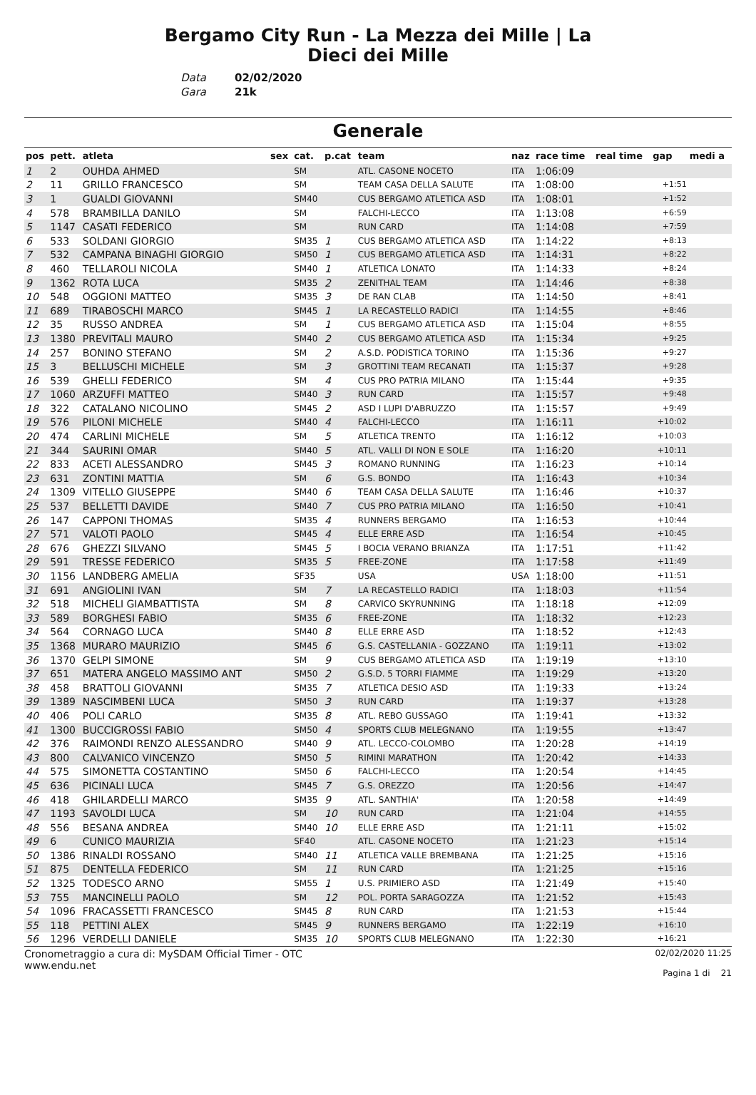Bergamo City Run - La Mezza dei Mille | La
Dieci dei Mille
Data 02/02/2020 Gara 21k
Generale
| pos | pett. | atleta | sex | cat. | p.cat | team | naz | race time | real time | gap | medi a |
| --- | --- | --- | --- | --- | --- | --- | --- | --- | --- | --- | --- |
| 1 | 2 | OUHDA AHMED | | SM | | ATL. CASONE NOCETO | ITA | 1:06:09 | | | |
| 2 | 11 | GRILLO FRANCESCO | | SM | | TEAM CASA DELLA SALUTE | ITA | 1:08:00 | | +1:51 | |
| 3 | 1 | GUALDI GIOVANNI | | SM40 | | CUS BERGAMO ATLETICA ASD | ITA | 1:08:01 | | +1:52 | |
| 4 | 578 | BRAMBILLA DANILO | | SM | | FALCHI-LECCO | ITA | 1:13:08 | | +6:59 | |
| 5 | 1147 | CASATI FEDERICO | | SM | | RUN CARD | ITA | 1:14:08 | | +7:59 | |
| 6 | 533 | SOLDANI GIORGIO | | SM35 | 1 | CUS BERGAMO ATLETICA ASD | ITA | 1:14:22 | | +8:13 | |
| 7 | 532 | CAMPANA BINAGHI GIORGIO | | SM50 | 1 | CUS BERGAMO ATLETICA ASD | ITA | 1:14:31 | | +8:22 | |
| 8 | 460 | TELLAROLI NICOLA | | SM40 | 1 | ATLETICA LONATO | ITA | 1:14:33 | | +8:24 | |
| 9 | 1362 | ROTA LUCA | | SM35 | 2 | ZENITHAL TEAM | ITA | 1:14:46 | | +8:38 | |
| 10 | 548 | OGGIONI MATTEO | | SM35 | 3 | DE RAN CLAB | ITA | 1:14:50 | | +8:41 | |
| 11 | 689 | TIRABOSCHI MARCO | | SM45 | 1 | LA RECASTELLO RADICI | ITA | 1:14:55 | | +8:46 | |
| 12 | 35 | RUSSO ANDREA | | SM | 1 | CUS BERGAMO ATLETICA ASD | ITA | 1:15:04 | | +8:55 | |
| 13 | 1380 | PREVITALI MAURO | | SM40 | 2 | CUS BERGAMO ATLETICA ASD | ITA | 1:15:34 | | +9:25 | |
| 14 | 257 | BONINO STEFANO | | SM | 2 | A.S.D. PODISTICA TORINO | ITA | 1:15:36 | | +9:27 | |
| 15 | 3 | BELLUSCHI MICHELE | | SM | 3 | GROTTINI TEAM RECANATI | ITA | 1:15:37 | | +9:28 | |
| 16 | 539 | GHELLI FEDERICO | | SM | 4 | CUS PRO PATRIA MILANO | ITA | 1:15:44 | | +9:35 | |
| 17 | 1060 | ARZUFFI MATTEO | | SM40 | 3 | RUN CARD | ITA | 1:15:57 | | +9:48 | |
| 18 | 322 | CATALANO NICOLINO | | SM45 | 2 | ASD I LUPI D'ABRUZZO | ITA | 1:15:57 | | +9:49 | |
| 19 | 576 | PILONI MICHELE | | SM40 | 4 | FALCHI-LECCO | ITA | 1:16:11 | | +10:02 | |
| 20 | 474 | CARLINI MICHELE | | SM | 5 | ATLETICA TRENTO | ITA | 1:16:12 | | +10:03 | |
| 21 | 344 | SAURINI OMAR | | SM40 | 5 | ATL. VALLI DI NON E SOLE | ITA | 1:16:20 | | +10:11 | |
| 22 | 833 | ACETI ALESSANDRO | | SM45 | 3 | ROMANO RUNNING | ITA | 1:16:23 | | +10:14 | |
| 23 | 631 | ZONTINI MATTIA | | SM | 6 | G.S. BONDO | ITA | 1:16:43 | | +10:34 | |
| 24 | 1309 | VITELLO GIUSEPPE | | SM40 | 6 | TEAM CASA DELLA SALUTE | ITA | 1:16:46 | | +10:37 | |
| 25 | 537 | BELLETTI DAVIDE | | SM40 | 7 | CUS PRO PATRIA MILANO | ITA | 1:16:50 | | +10:41 | |
| 26 | 147 | CAPPONI THOMAS | | SM35 | 4 | RUNNERS BERGAMO | ITA | 1:16:53 | | +10:44 | |
| 27 | 571 | VALOTI PAOLO | | SM45 | 4 | ELLE ERRE ASD | ITA | 1:16:54 | | +10:45 | |
| 28 | 676 | GHEZZI SILVANO | | SM45 | 5 | I BOCIA VERANO BRIANZA | ITA | 1:17:51 | | +11:42 | |
| 29 | 591 | TRESSE FEDERICO | | SM35 | 5 | FREE-ZONE | ITA | 1:17:58 | | +11:49 | |
| 30 | 1156 | LANDBERG AMELIA | | SF35 | | USA | USA | 1:18:00 | | +11:51 | |
| 31 | 691 | ANGIOLINI IVAN | | SM | 7 | LA RECASTELLO RADICI | ITA | 1:18:03 | | +11:54 | |
| 32 | 518 | MICHELI GIAMBATTISTA | | SM | 8 | CARVICO SKYRUNNING | ITA | 1:18:18 | | +12:09 | |
| 33 | 589 | BORGHESI FABIO | | SM35 | 6 | FREE-ZONE | ITA | 1:18:32 | | +12:23 | |
| 34 | 564 | CORNAGO LUCA | | SM40 | 8 | ELLE ERRE ASD | ITA | 1:18:52 | | +12:43 | |
| 35 | 1368 | MURARO MAURIZIO | | SM45 | 6 | G.S. CASTELLANIA - GOZZANO | ITA | 1:19:11 | | +13:02 | |
| 36 | 1370 | GELPI SIMONE | | SM | 9 | CUS BERGAMO ATLETICA ASD | ITA | 1:19:19 | | +13:10 | |
| 37 | 651 | MATERA ANGELO MASSIMO ANT | | SM50 | 2 | G.S.D. 5 TORRI FIAMME | ITA | 1:19:29 | | +13:20 | |
| 38 | 458 | BRATTOLI GIOVANNI | | SM35 | 7 | ATLETICA DESIO ASD | ITA | 1:19:33 | | +13:24 | |
| 39 | 1389 | NASCIMBENI LUCA | | SM50 | 3 | RUN CARD | ITA | 1:19:37 | | +13:28 | |
| 40 | 406 | POLI CARLO | | SM35 | 8 | ATL. REBO GUSSAGO | ITA | 1:19:41 | | +13:32 | |
| 41 | 1300 | BUCCIGROSSI FABIO | | SM50 | 4 | SPORTS CLUB MELEGNANO | ITA | 1:19:55 | | +13:47 | |
| 42 | 376 | RAIMONDI RENZO ALESSANDRO | | SM40 | 9 | ATL. LECCO-COLOMBO | ITA | 1:20:28 | | +14:19 | |
| 43 | 800 | CALVANICO VINCENZO | | SM50 | 5 | RIMINI MARATHON | ITA | 1:20:42 | | +14:33 | |
| 44 | 575 | SIMONETTA COSTANTINO | | SM50 | 6 | FALCHI-LECCO | ITA | 1:20:54 | | +14:45 | |
| 45 | 636 | PICINALI LUCA | | SM45 | 7 | G.S. OREZZO | ITA | 1:20:56 | | +14:47 | |
| 46 | 418 | GHILARDELLI MARCO | | SM35 | 9 | ATL. SANTHIA' | ITA | 1:20:58 | | +14:49 | |
| 47 | 1193 | SAVOLDI LUCA | | SM | 10 | RUN CARD | ITA | 1:21:04 | | +14:55 | |
| 48 | 556 | BESANA ANDREA | | SM40 | 10 | ELLE ERRE ASD | ITA | 1:21:11 | | +15:02 | |
| 49 | 6 | CUNICO MAURIZIA | | SF40 | | ATL. CASONE NOCETO | ITA | 1:21:23 | | +15:14 | |
| 50 | 1386 | RINALDI ROSSANO | | SM40 | 11 | ATLETICA VALLE BREMBANA | ITA | 1:21:25 | | +15:16 | |
| 51 | 875 | DENTELLA FEDERICO | | SM | 11 | RUN CARD | ITA | 1:21:25 | | +15:16 | |
| 52 | 1325 | TODESCO ARNO | | SM55 | 1 | U.S. PRIMIERO ASD | ITA | 1:21:49 | | +15:40 | |
| 53 | 755 | MANCINELLI PAOLO | | SM | 12 | POL. PORTA SARAGOZZA | ITA | 1:21:52 | | +15:43 | |
| 54 | 1096 | FRACASSETTI FRANCESCO | | SM45 | 8 | RUN CARD | ITA | 1:21:53 | | +15:44 | |
| 55 | 118 | PETTINI ALEX | | SM45 | 9 | RUNNERS BERGAMO | ITA | 1:22:19 | | +16:10 | |
| 56 | 1296 | VERDELLI DANIELE | | SM35 | 10 | SPORTS CLUB MELEGNANO | ITA | 1:22:30 | | +16:21 | |
Cronometraggio a cura di: MySDAM Official Timer - OTC
www.endu.net
02/02/2020 11:25
Pagina 1 di 21